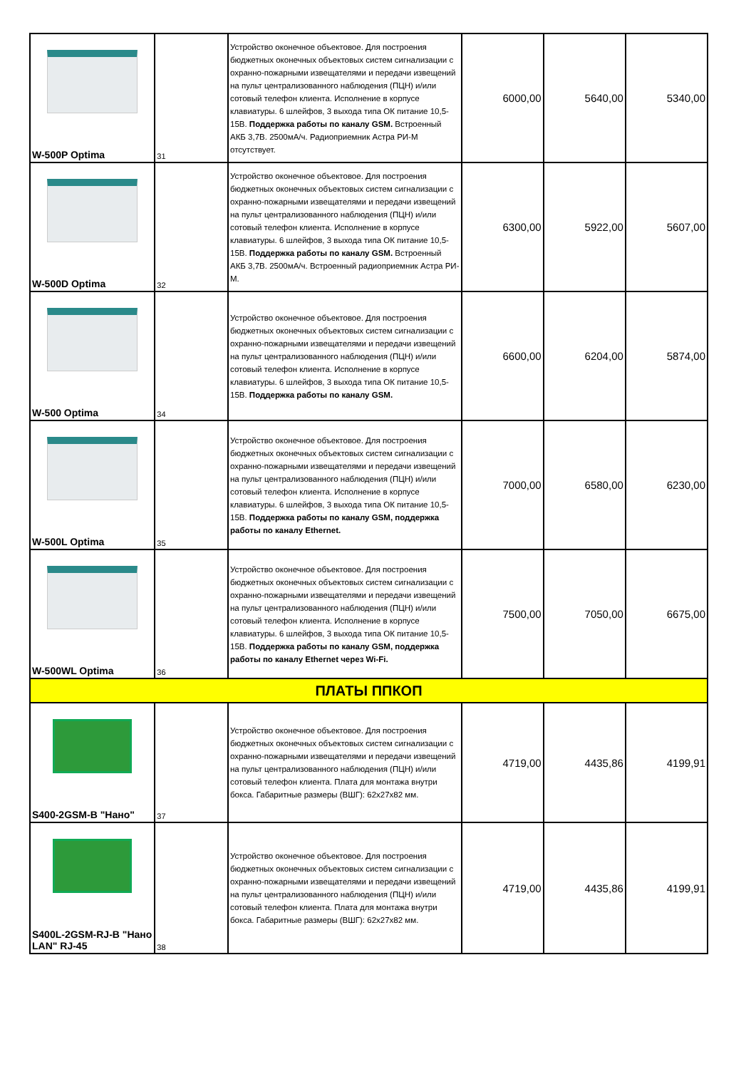| W-500P Optima | 31 | Устройство оконечное объектовое. Для построения бюджетных оконечных объектовых систем сигнализации с охранно-пожарными извещателями и передачи извещений на пульт централизованного наблюдения (ПЦН) и/или сотовый телефон клиента. Исполнение в корпусе клавиатуры. 6 шлейфов, 3 выхода типа ОК питание 10,5-15В. Поддержка работы по каналу GSM. Встроенный АКБ 3,7В. 2500мА/ч. Радиоприемник Астра РИ-М отсутствует. | 6000,00 | 5640,00 | 5340,00 |
| W-500D Optima | 32 | Устройство оконечное объектовое. Для построения бюджетных оконечных объектовых систем сигнализации с охранно-пожарными извещателями и передачи извещений на пульт централизованного наблюдения (ПЦН) и/или сотовый телефон клиента. Исполнение в корпусе клавиатуры. 6 шлейфов, 3 выхода типа ОК питание 10,5-15В. Поддержка работы по каналу GSM. Встроенный АКБ 3,7В. 2500мА/ч. Встроенный радиоприемник Астра РИ-М. | 6300,00 | 5922,00 | 5607,00 |
| W-500 Optima | 34 | Устройство оконечное объектовое. Для построения бюджетных оконечных объектовых систем сигнализации с охранно-пожарными извещателями и передачи извещений на пульт централизованного наблюдения (ПЦН) и/или сотовый телефон клиента. Исполнение в корпусе клавиатуры. 6 шлейфов, 3 выхода типа ОК питание 10,5-15В. Поддержка работы по каналу GSM. | 6600,00 | 6204,00 | 5874,00 |
| W-500L Optima | 35 | Устройство оконечное объектовое. Для построения бюджетных оконечных объектовых систем сигнализации с охранно-пожарными извещателями и передачи извещений на пульт централизованного наблюдения (ПЦН) и/или сотовый телефон клиента. Исполнение в корпусе клавиатуры. 6 шлейфов, 3 выхода типа ОК питание 10,5-15В. Поддержка работы по каналу GSM, поддержка работы по каналу Ethernet. | 7000,00 | 6580,00 | 6230,00 |
| W-500WL Optima | 36 | Устройство оконечное объектовое. Для построения бюджетных оконечных объектовых систем сигнализации с охранно-пожарными извещателями и передачи извещений на пульт централизованного наблюдения (ПЦН) и/или сотовый телефон клиента. Исполнение в корпусе клавиатуры. 6 шлейфов, 3 выхода типа ОК питание 10,5-15В. Поддержка работы по каналу GSM, поддержка работы по каналу Ethernet через Wi-Fi. | 7500,00 | 7050,00 | 6675,00 |
| ПЛАТЫ ППКОП | | | | | |
| S400-2GSM-B "Нано" | 37 | Устройство оконечное объектовое. Для построения бюджетных оконечных объектовых систем сигнализации с охранно-пожарными извещателями и передачи извещений на пульт централизованного наблюдения (ПЦН) и/или сотовый телефон клиента. Плата для монтажа внутри бокса. Габаритные размеры (ВШГ): 62x27x82 мм. | 4719,00 | 4435,86 | 4199,91 |
| S400L-2GSM-RJ-B "Нано LAN" RJ-45 | 38 | Устройство оконечное объектовое. Для построения бюджетных оконечных объектовых систем сигнализации с охранно-пожарными извещателями и передачи извещений на пульт централизованного наблюдения (ПЦН) и/или сотовый телефон клиента. Плата для монтажа внутри бокса. Габаритные размеры (ВШГ): 62x27x82 мм. | 4719,00 | 4435,86 | 4199,91 |